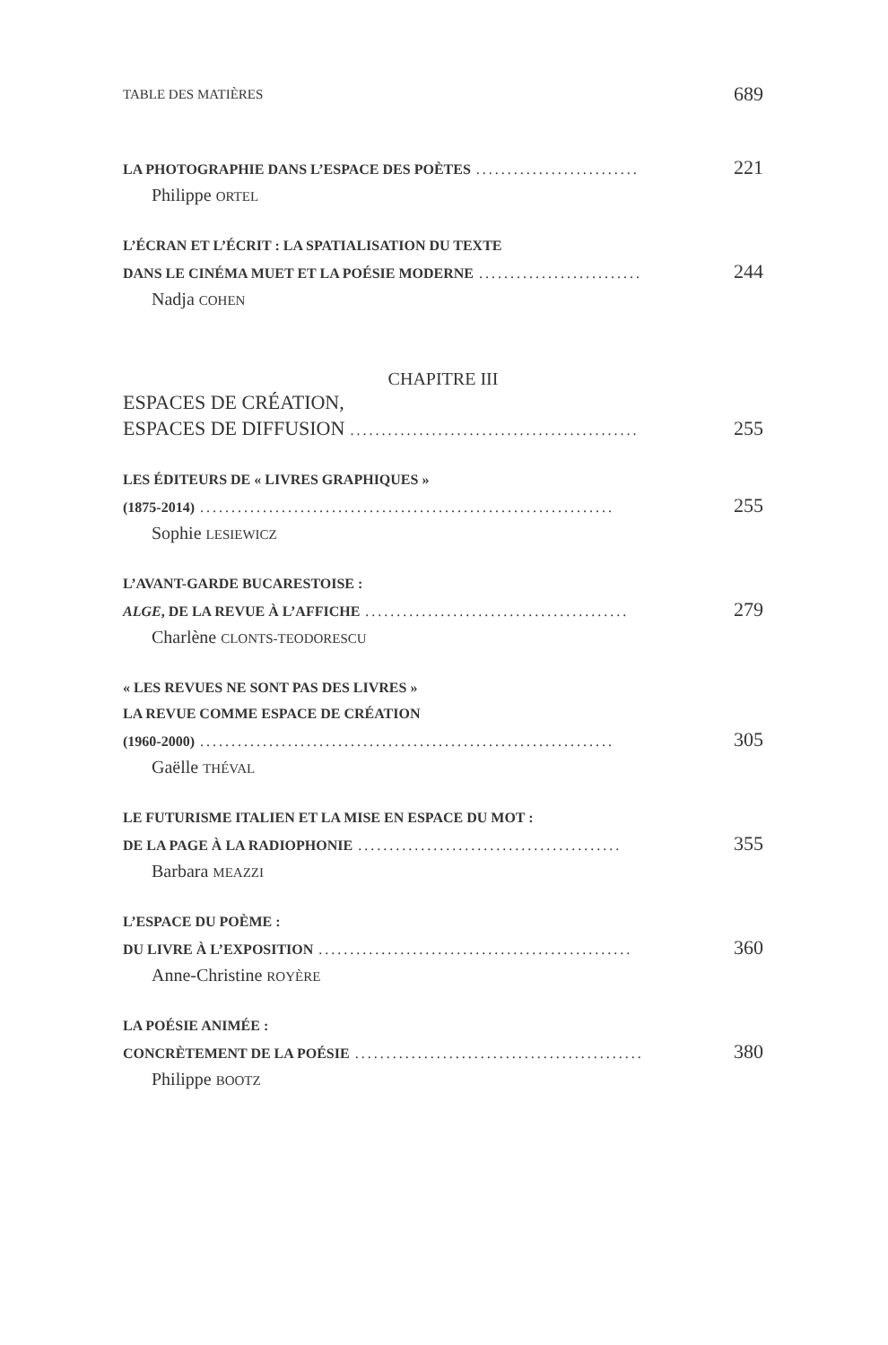TABLE DES MATIÈRES 689
LA PHOTOGRAPHIE DANS L’ESPACE DES POÈTES.......................... 221
Philippe ORTEL
L’ÉCRAN ET L’ÉCRIT : LA SPATIALISATION DU TEXTE
DANS LE CINÉMA MUET ET LA POÉSIE MODERNE.......................... 244
Nadja COHEN
CHAPITRE III
ESPACES DE CRÉATION,
ESPACES DE DIFFUSION.............................................. 255
LES ÉDITEURS DE « LIVRES GRAPHIQUES »
(1875-2014).................................................................. 255
Sophie LESIEWICZ
L’AVANT-GARDE BUCARESTOISE :
ALGE, DE LA REVUE À L’AFFICHE.......................................... 279
Charlène CLONTS-TEODORESCU
« LES REVUES NE SONT PAS DES LIVRES »
LA REVUE COMME ESPACE DE CRÉATION
(1960-2000).................................................................. 305
Gaëlle THÉVAL
LE FUTURISME ITALIEN ET LA MISE EN ESPACE DU MOT :
DE LA PAGE À LA RADIOPHONIE.......................................... 355
Barbara MEAZZI
L’ESPACE DU POÈME :
DU LIVRE À L’EXPOSITION.................................................. 360
Anne-Christine ROYÈRE
LA POÉSIE ANIMÉE :
CONCRÈTEMENT DE LA POÉSIE.............................................. 380
Philippe BOOTZ